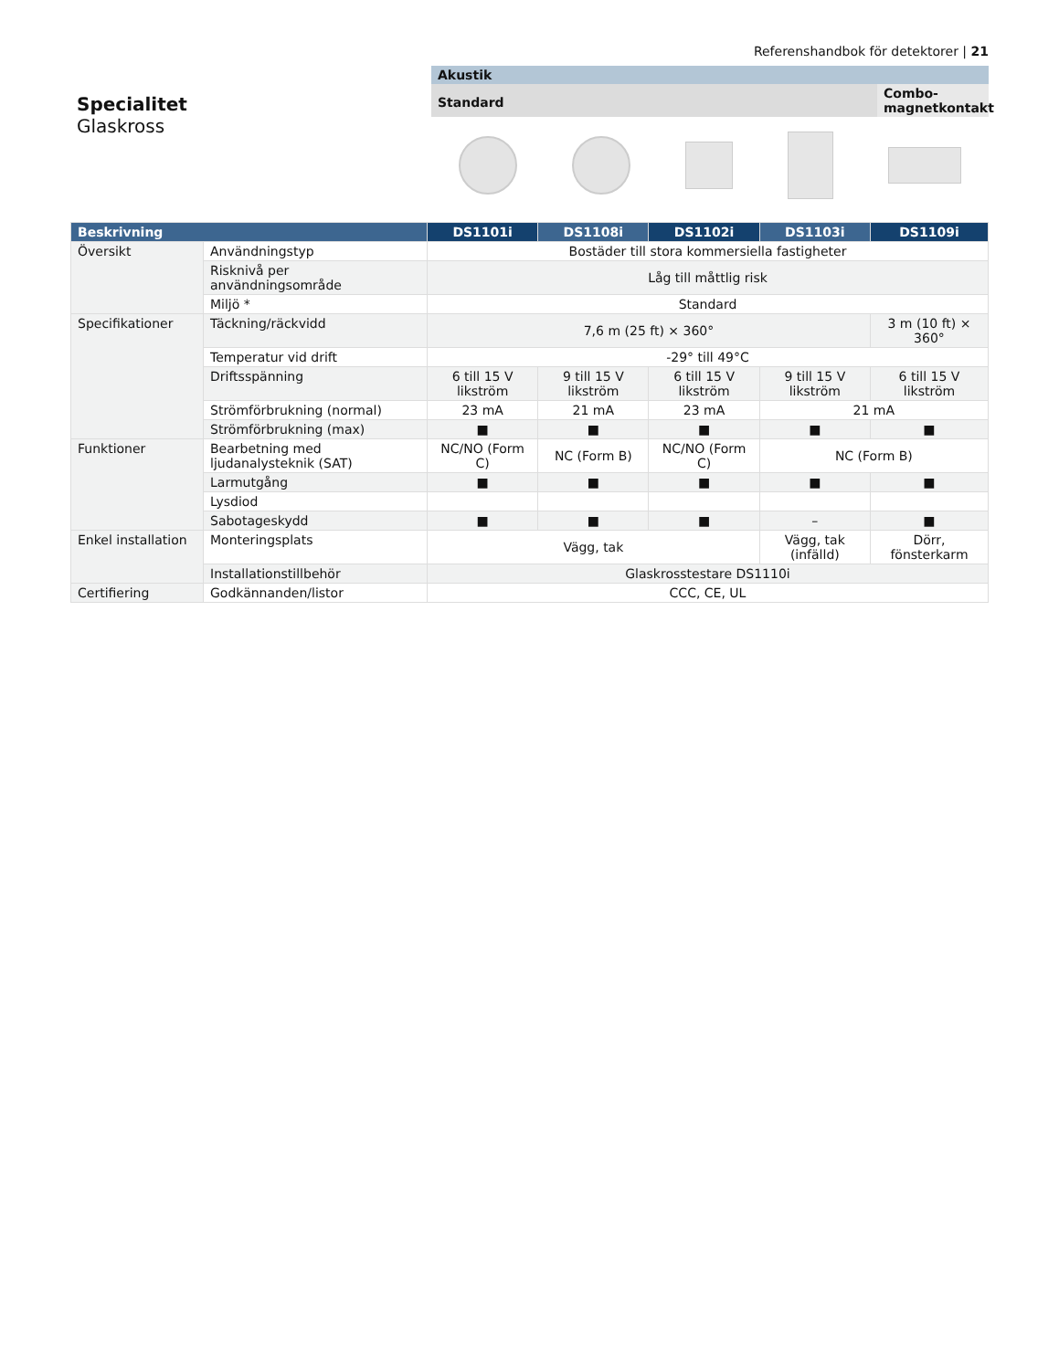Referenshandbok för detektorer | 21
Specialitet
Glaskross
Akustik
Standard
Combo-magnetkontakt
| Beskrivning | | DS1101i | DS1108i | DS1102i | DS1103i | DS1109i |
| --- | --- | --- | --- | --- | --- | --- |
| Översikt | Användningstyp | Bostäder till stora kommersiella fastigheter | | | | |
| | Risknivå per användningsområde | Låg till måttlig risk | | | | |
| | Miljö * | Standard | | | | |
| Specifikationer | Täckning/räckvidd | 7,6 m (25 ft) × 360° | | | | 3 m (10 ft) × 360° |
| | Temperatur vid drift | -29° till 49°C | | | | |
| | Driftsspänning | 6 till 15 V likström | 9 till 15 V likström | 6 till 15 V likström | 9 till 15 V likström | 6 till 15 V likström |
| | Strömförbrukning (normal) | 23 mA | 21 mA | 23 mA | 21 mA | |
| | Strömförbrukning (max) | ■ | ■ | ■ | ■ | ■ |
| Funktioner | Bearbetning med ljudanalysteknik (SAT) | NC/NO (Form C) | NC (Form B) | NC/NO (Form C) | NC (Form B) | |
| | Larmutgång | ■ | ■ | ■ | ■ | ■ |
| | Lysdiod | | | | | |
| | Sabotageskydd | ■ | ■ | ■ | – | ■ |
| Enkel installation | Monteringsplats | Vägg, tak | | | Vägg, tak (infälld) | Dörr, fönsterkarm |
| | Installationstillbehör | Glaskrosstestare DS1110i | | | | |
| Certifiering | Godkännanden/listor | CCC, CE, UL | | | | |